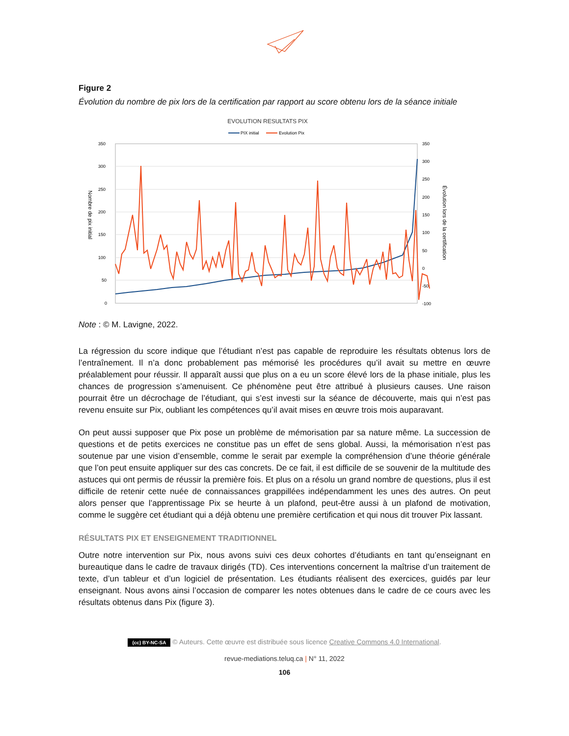Figure 2
Évolution du nombre de pix lors de la certification par rapport au score obtenu lors de la séance initiale
EVOLUTION RESULTATS PIX
PIX initial
Evolution Pix
350
300
250
200
150
100
50
0
350
300
250
200
150
100
50
0
-50
-100
Nombre de pix initial
Évolution lors de la certification
Note : © M. Lavigne, 2022.
La régression du score indique que l’étudiant n’est pas capable de reproduire les résultats obtenus lors de l’entraînement. Il n’a donc probablement pas mémorisé les procédures qu’il avait su mettre en œuvre préalablement pour réussir. Il apparaît aussi que plus on a eu un score élevé lors de la phase initiale, plus les chances de progression s’amenuisent. Ce phénomène peut être attribué à plusieurs causes. Une raison pourrait être un décrochage de l’étudiant, qui s’est investi sur la séance de découverte, mais qui n’est pas revenu ensuite sur Pix, oubliant les compétences qu’il avait mises en œuvre trois mois auparavant.
On peut aussi supposer que Pix pose un problème de mémorisation par sa nature même. La succession de questions et de petits exercices ne constitue pas un effet de sens global. Aussi, la mémorisation n’est pas soutenue par une vision d’ensemble, comme le serait par exemple la compréhension d’une théorie générale que l’on peut ensuite appliquer sur des cas concrets. De ce fait, il est difficile de se souvenir de la multitude des astuces qui ont permis de réussir la première fois. Et plus on a résolu un grand nombre de questions, plus il est difficile de retenir cette nuée de connaissances grappillées indépendamment les unes des autres. On peut alors penser que l’apprentissage Pix se heurte à un plafond, peut-être aussi à un plafond de motivation, comme le suggère cet étudiant qui a déjà obtenu une première certification et qui nous dit trouver Pix lassant.
RÉSULTATS PIX ET ENSEIGNEMENT TRADITIONNEL
Outre notre intervention sur Pix, nous avons suivi ces deux cohortes d’étudiants en tant qu’enseignant en bureautique dans le cadre de travaux dirigés (TD). Ces interventions concernent la maîtrise d’un traitement de texte, d’un tableur et d’un logiciel de présentation. Les étudiants réalisent des exercices, guidés par leur enseignant. Nous avons ainsi l’occasion de comparer les notes obtenues dans le cadre de ce cours avec les résultats obtenus dans Pix (figure 3).
(cc) BY-NC-SA © Auteurs. Cette œuvre est distribuée sous licence Creative Commons 4.0 International.
revue-mediations.teluq.ca | N° 11, 2022
106